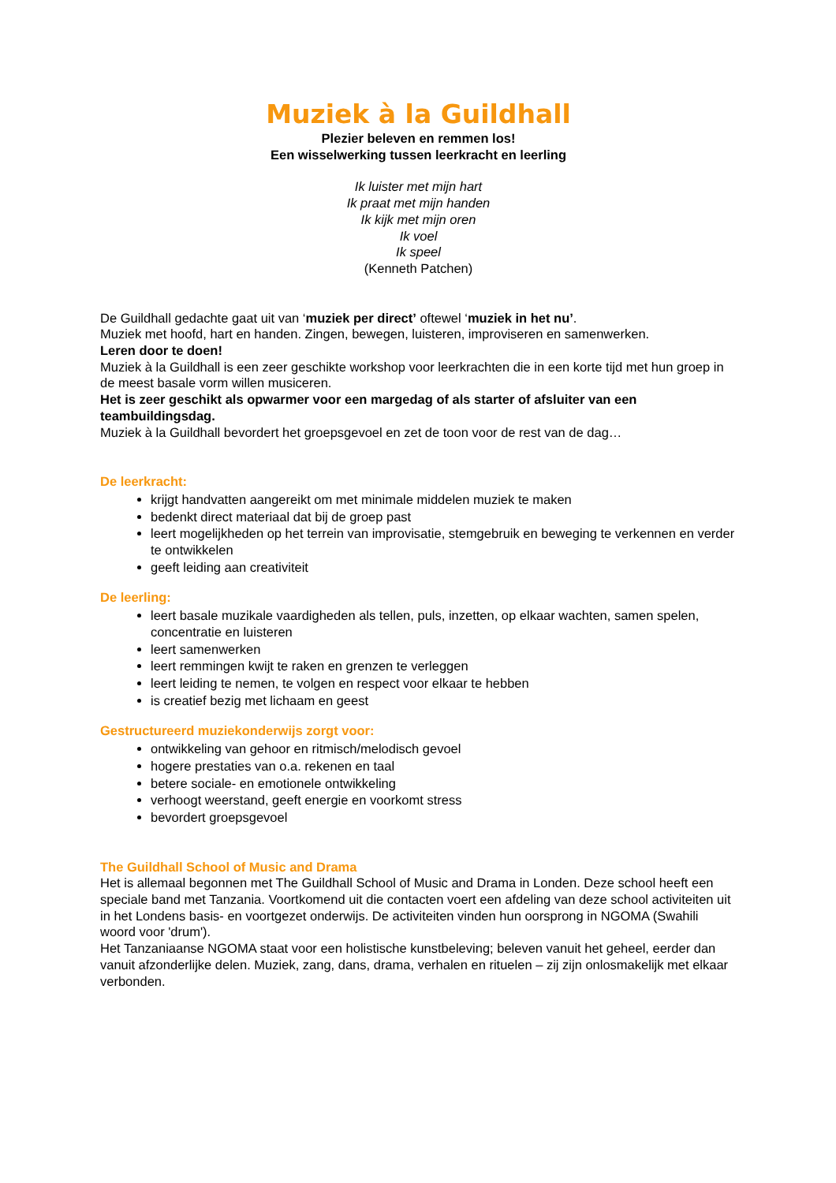Muziek à la Guildhall
Plezier beleven en remmen los!
Een wisselwerking tussen leerkracht en leerling
Ik luister met mijn hart
Ik praat met mijn handen
Ik kijk met mijn oren
Ik voel
Ik speel
(Kenneth Patchen)
De Guildhall gedachte gaat uit van ‘muziek per direct’ oftewel ‘muziek in het nu’.
Muziek met hoofd, hart en handen. Zingen, bewegen, luisteren, improviseren en samenwerken.
Leren door te doen!
Muziek à la Guildhall is een zeer geschikte workshop voor leerkrachten die in een korte tijd met hun groep in de meest basale vorm willen musiceren.
Het is zeer geschikt als opwarmer voor een margedag of als starter of afsluiter van een teambuildingsdag.
Muziek à la Guildhall bevordert het groepsgevoel en zet de toon voor de rest van de dag…
De leerkracht:
krijgt handvatten aangereikt om met minimale middelen muziek te maken
bedenkt direct materiaal dat bij de groep past
leert mogelijkheden op het terrein van improvisatie, stemgebruik en beweging te verkennen en verder te ontwikkelen
geeft leiding aan creativiteit
De leerling:
leert basale muzikale vaardigheden als tellen, puls, inzetten, op elkaar wachten, samen spelen, concentratie en luisteren
leert samenwerken
leert remmingen kwijt te raken en grenzen te verleggen
leert leiding te nemen, te volgen en respect voor elkaar te hebben
is creatief bezig met lichaam en geest
Gestructureerd muziekonderwijs zorgt voor:
ontwikkeling van gehoor en ritmisch/melodisch gevoel
hogere prestaties van o.a. rekenen en taal
betere sociale- en emotionele ontwikkeling
verhoogt weerstand, geeft energie en voorkomt stress
bevordert groepsgevoel
The Guildhall School of Music and Drama
Het is allemaal begonnen met The Guildhall School of Music and Drama in Londen. Deze school heeft een speciale band met Tanzania. Voortkomend uit die contacten voert een afdeling van deze school activiteiten uit in het Londens basis- en voortgezet onderwijs. De activiteiten vinden hun oorsprong in NGOMA (Swahili woord voor 'drum').
Het Tanzaniaanse NGOMA staat voor een holistische kunstbeleving; beleven vanuit het geheel, eerder dan vanuit afzonderlijke delen. Muziek, zang, dans, drama, verhalen en rituelen – zij zijn onlosmakelijk met elkaar verbonden.